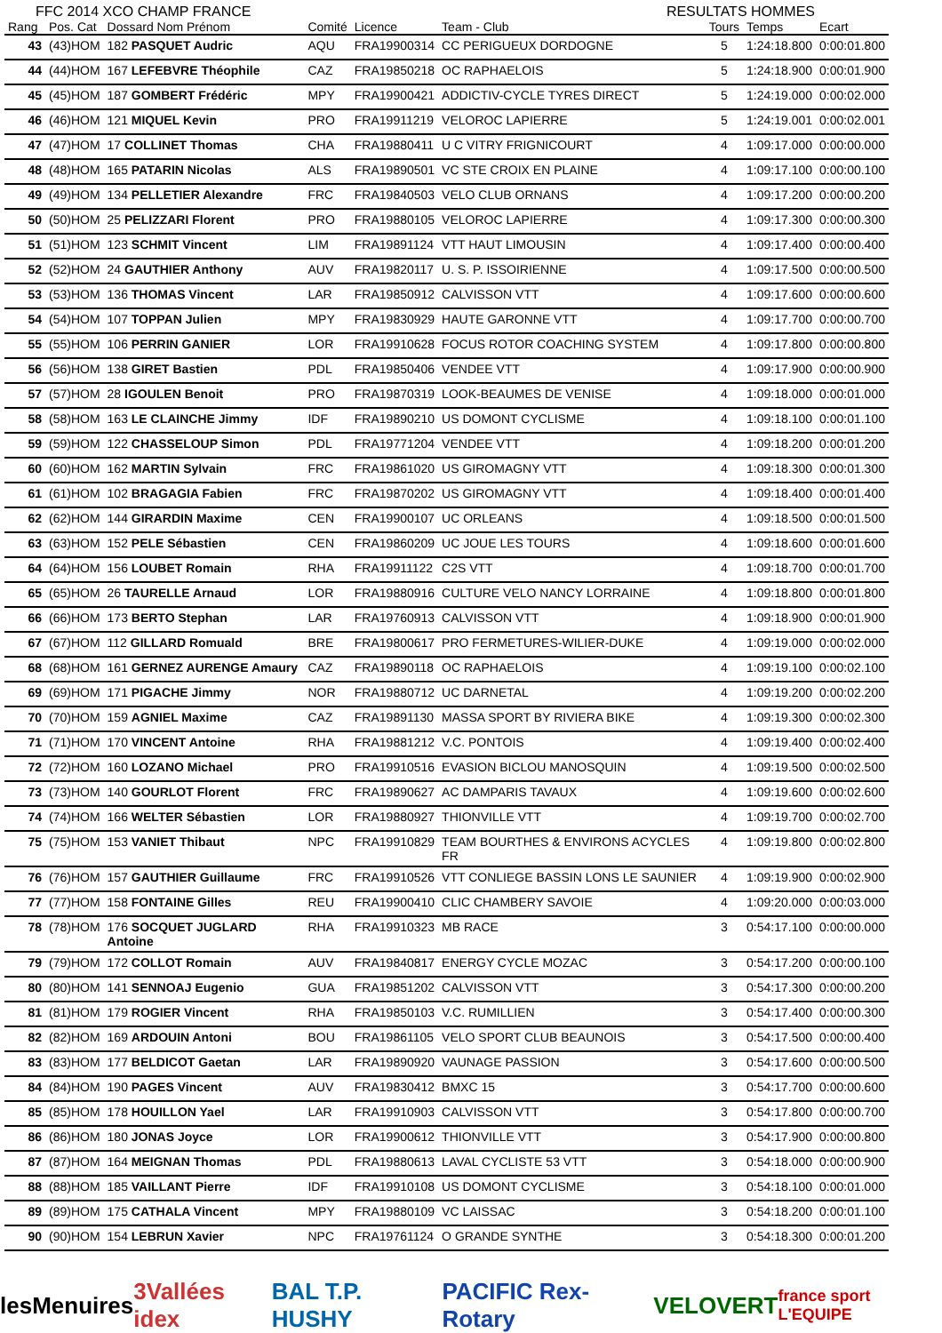FFC 2014 XCO CHAMP FRANCE RESULTATS HOMMES
| Rang | Pos. Cat | Dossard Nom Prénom | Comité | Licence | Team - Club | Tours | Temps | Ecart |
| --- | --- | --- | --- | --- | --- | --- | --- | --- |
| 43 | (43)HOM | 182 PASQUET Audric | AQU | FRA19900314 | CC PERIGUEUX DORDOGNE | 5 | 1:24:18.800 | 0:00:01.800 |
| 44 | (44)HOM | 167 LEFEBVRE Théophile | CAZ | FRA19850218 | OC RAPHAELOIS | 5 | 1:24:18.900 | 0:00:01.900 |
| 45 | (45)HOM | 187 GOMBERT Frédéric | MPY | FRA19900421 | ADDICTIV-CYCLE TYRES DIRECT | 5 | 1:24:19.000 | 0:00:02.000 |
| 46 | (46)HOM | 121 MIQUEL Kevin | PRO | FRA19911219 | VELOROC LAPIERRE | 5 | 1:24:19.001 | 0:00:02.001 |
| 47 | (47)HOM | 17 COLLINET Thomas | CHA | FRA19880411 | U C VITRY FRIGNICOURT | 4 | 1:09:17.000 | 0:00:00.000 |
| 48 | (48)HOM | 165 PATARIN Nicolas | ALS | FRA19890501 | VC STE CROIX EN PLAINE | 4 | 1:09:17.100 | 0:00:00.100 |
| 49 | (49)HOM | 134 PELLETIER Alexandre | FRC | FRA19840503 | VELO CLUB ORNANS | 4 | 1:09:17.200 | 0:00:00.200 |
| 50 | (50)HOM | 25 PELIZZARI Florent | PRO | FRA19880105 | VELOROC LAPIERRE | 4 | 1:09:17.300 | 0:00:00.300 |
| 51 | (51)HOM | 123 SCHMIT Vincent | LIM | FRA19891124 | VTT HAUT LIMOUSIN | 4 | 1:09:17.400 | 0:00:00.400 |
| 52 | (52)HOM | 24 GAUTHIER Anthony | AUV | FRA19820117 | U. S. P. ISSOIRIENNE | 4 | 1:09:17.500 | 0:00:00.500 |
| 53 | (53)HOM | 136 THOMAS Vincent | LAR | FRA19850912 | CALVISSON VTT | 4 | 1:09:17.600 | 0:00:00.600 |
| 54 | (54)HOM | 107 TOPPAN Julien | MPY | FRA19830929 | HAUTE GARONNE VTT | 4 | 1:09:17.700 | 0:00:00.700 |
| 55 | (55)HOM | 106 PERRIN GANIER | LOR | FRA19910628 | FOCUS ROTOR COACHING SYSTEM | 4 | 1:09:17.800 | 0:00:00.800 |
| 56 | (56)HOM | 138 GIRET Bastien | PDL | FRA19850406 | VENDEE VTT | 4 | 1:09:17.900 | 0:00:00.900 |
| 57 | (57)HOM | 28 IGOULEN Benoit | PRO | FRA19870319 | LOOK-BEAUMES DE VENISE | 4 | 1:09:18.000 | 0:00:01.000 |
| 58 | (58)HOM | 163 LE CLAINCHE Jimmy | IDF | FRA19890210 | US DOMONT CYCLISME | 4 | 1:09:18.100 | 0:00:01.100 |
| 59 | (59)HOM | 122 CHASSELOUP Simon | PDL | FRA19771204 | VENDEE VTT | 4 | 1:09:18.200 | 0:00:01.200 |
| 60 | (60)HOM | 162 MARTIN Sylvain | FRC | FRA19861020 | US GIROMAGNY VTT | 4 | 1:09:18.300 | 0:00:01.300 |
| 61 | (61)HOM | 102 BRAGAGIA Fabien | FRC | FRA19870202 | US GIROMAGNY VTT | 4 | 1:09:18.400 | 0:00:01.400 |
| 62 | (62)HOM | 144 GIRARDIN Maxime | CEN | FRA19900107 | UC ORLEANS | 4 | 1:09:18.500 | 0:00:01.500 |
| 63 | (63)HOM | 152 PELE Sébastien | CEN | FRA19860209 | UC JOUE LES TOURS | 4 | 1:09:18.600 | 0:00:01.600 |
| 64 | (64)HOM | 156 LOUBET Romain | RHA | FRA19911122 | C2S VTT | 4 | 1:09:18.700 | 0:00:01.700 |
| 65 | (65)HOM | 26 TAURELLE Arnaud | LOR | FRA19880916 | CULTURE VELO NANCY LORRAINE | 4 | 1:09:18.800 | 0:00:01.800 |
| 66 | (66)HOM | 173 BERTO Stephan | LAR | FRA19760913 | CALVISSON VTT | 4 | 1:09:18.900 | 0:00:01.900 |
| 67 | (67)HOM | 112 GILLARD Romuald | BRE | FRA19800617 | PRO FERMETURES-WILIER-DUKE | 4 | 1:09:19.000 | 0:00:02.000 |
| 68 | (68)HOM | 161 GERNEZ AURENGE Amaury | CAZ | FRA19890118 | OC RAPHAELOIS | 4 | 1:09:19.100 | 0:00:02.100 |
| 69 | (69)HOM | 171 PIGACHE Jimmy | NOR | FRA19880712 | UC DARNETAL | 4 | 1:09:19.200 | 0:00:02.200 |
| 70 | (70)HOM | 159 AGNIEL Maxime | CAZ | FRA19891130 | MASSA SPORT BY RIVIERA BIKE | 4 | 1:09:19.300 | 0:00:02.300 |
| 71 | (71)HOM | 170 VINCENT Antoine | RHA | FRA19881212 | V.C. PONTOIS | 4 | 1:09:19.400 | 0:00:02.400 |
| 72 | (72)HOM | 160 LOZANO Michael | PRO | FRA19910516 | EVASION BICLOU MANOSQUIN | 4 | 1:09:19.500 | 0:00:02.500 |
| 73 | (73)HOM | 140 GOURLOT Florent | FRC | FRA19890627 | AC DAMPARIS TAVAUX | 4 | 1:09:19.600 | 0:00:02.600 |
| 74 | (74)HOM | 166 WELTER Sébastien | LOR | FRA19880927 | THIONVILLE VTT | 4 | 1:09:19.700 | 0:00:02.700 |
| 75 | (75)HOM | 153 VANIET Thibaut | NPC | FRA19910829 | TEAM BOURTHES & ENVIRONS ACYCLES FR | 4 | 1:09:19.800 | 0:00:02.800 |
| 76 | (76)HOM | 157 GAUTHIER Guillaume | FRC | FRA19910526 | VTT CONLIEGE BASSIN LONS LE SAUNIER | 4 | 1:09:19.900 | 0:00:02.900 |
| 77 | (77)HOM | 158 FONTAINE Gilles | REU | FRA19900410 | CLIC CHAMBERY SAVOIE | 4 | 1:09:20.000 | 0:00:03.000 |
| 78 | (78)HOM | 176 SOCQUET JUGLARD Antoine | RHA | FRA19910323 | MB RACE | 3 | 0:54:17.100 | 0:00:00.000 |
| 79 | (79)HOM | 172 COLLOT Romain | AUV | FRA19840817 | ENERGY CYCLE MOZAC | 3 | 0:54:17.200 | 0:00:00.100 |
| 80 | (80)HOM | 141 SENNOAJ Eugenio | GUA | FRA19851202 | CALVISSON VTT | 3 | 0:54:17.300 | 0:00:00.200 |
| 81 | (81)HOM | 179 ROGIER Vincent | RHA | FRA19850103 | V.C. RUMILLIEN | 3 | 0:54:17.400 | 0:00:00.300 |
| 82 | (82)HOM | 169 ARDOUIN Antoni | BOU | FRA19861105 | VELO SPORT CLUB BEAUNOIS | 3 | 0:54:17.500 | 0:00:00.400 |
| 83 | (83)HOM | 177 BELDICOT Gaetan | LAR | FRA19890920 | VAUNAGE PASSION | 3 | 0:54:17.600 | 0:00:00.500 |
| 84 | (84)HOM | 190 PAGES Vincent | AUV | FRA19830412 | BMXC 15 | 3 | 0:54:17.700 | 0:00:00.600 |
| 85 | (85)HOM | 178 HOUILLON Yael | LAR | FRA19910903 | CALVISSON VTT | 3 | 0:54:17.800 | 0:00:00.700 |
| 86 | (86)HOM | 180 JONAS Joyce | LOR | FRA19900612 | THIONVILLE VTT | 3 | 0:54:17.900 | 0:00:00.800 |
| 87 | (87)HOM | 164 MEIGNAN Thomas | PDL | FRA19880613 | LAVAL CYCLISTE 53 VTT | 3 | 0:54:18.000 | 0:00:00.900 |
| 88 | (88)HOM | 185 VAILLANT Pierre | IDF | FRA19910108 | US DOMONT CYCLISME | 3 | 0:54:18.100 | 0:00:01.000 |
| 89 | (89)HOM | 175 CATHALA Vincent | MPY | FRA19880109 | VC LAISSAC | 3 | 0:54:18.200 | 0:00:01.100 |
| 90 | (90)HOM | 154 LEBRUN Xavier | NPC | FRA19761124 | O GRANDE SYNTHE | 3 | 0:54:18.300 | 0:00:01.200 |
lesMenuires 3Vallées idex BAL T.P. HUSHY PACIFIC Rex-Rotary VELOVERT france sport L'EQUIPE